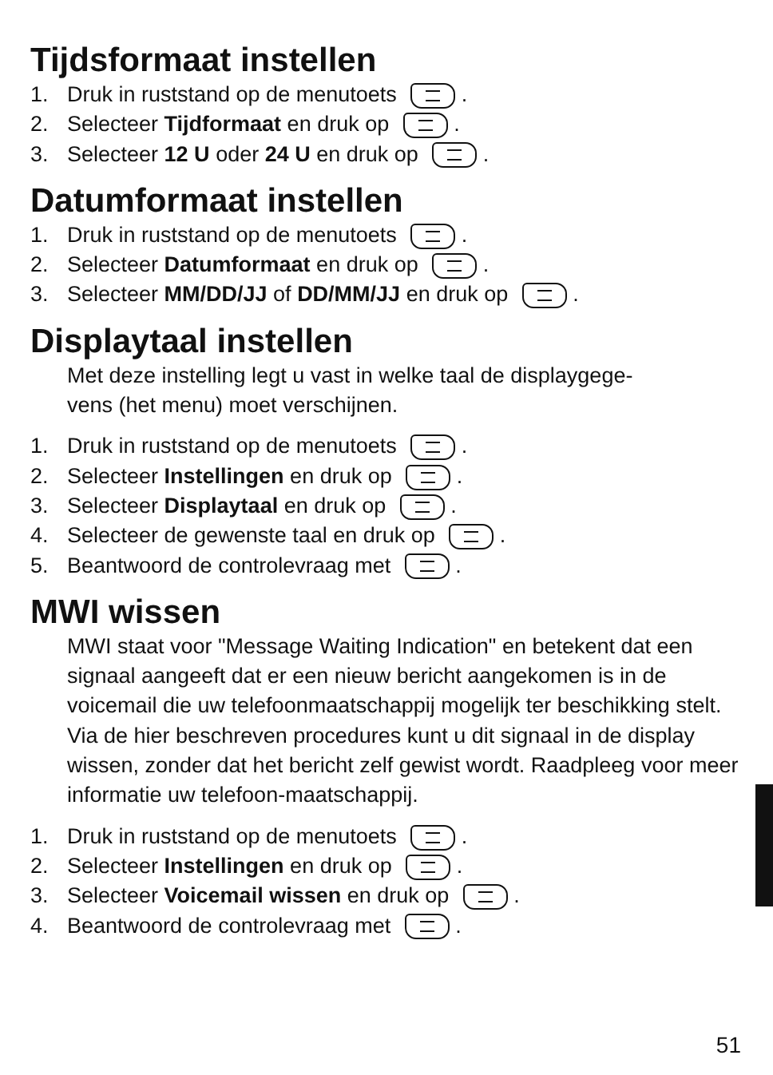Tijdsformaat instellen
1. Druk in ruststand op de menutoets .
2. Selecteer Tijdformaat en druk op .
3. Selecteer 12 U oder 24 U en druk op .
Datumformaat instellen
1. Druk in ruststand op de menutoets .
2. Selecteer Datumformaat en druk op .
3. Selecteer MM/DD/JJ of DD/MM/JJ en druk op .
Displaytaal instellen
Met deze instelling legt u vast in welke taal de displaygege-
vens (het menu) moet verschijnen.
1. Druk in ruststand op de menutoets .
2. Selecteer Instellingen en druk op .
3. Selecteer Displaytaal en druk op .
4. Selecteer de gewenste taal en druk op .
5. Beantwoord de controlevraag met .
MWI wissen
MWI staat voor "Message Waiting Indication" en betekent dat een signaal aangeeft dat er een nieuw bericht aangekomen is in de voicemail die uw telefoonmaatschappij mogelijk ter beschikking stelt. Via de hier beschreven procedures kunt u dit signaal in de display wissen, zonder dat het bericht zelf gewist wordt. Raadpleeg voor meer informatie uw telefoon-maatschappij.
1. Druk in ruststand op de menutoets .
2. Selecteer Instellingen en druk op .
3. Selecteer Voicemail wissen en druk op .
4. Beantwoord de controlevraag met .
51